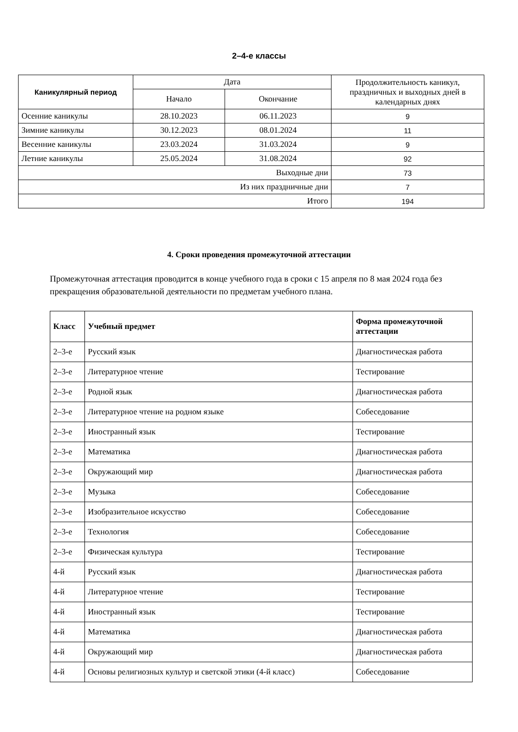2–4-е классы
| Каникулярный период | Дата | | Продолжительность каникул, праздничных и выходных дней в календарных днях |
| --- | --- | --- | --- |
| | Начало | Окончание | |
| Осенние каникулы | 28.10.2023 | 06.11.2023 | 9 |
| Зимние каникулы | 30.12.2023 | 08.01.2024 | 11 |
| Весенние каникулы | 23.03.2024 | 31.03.2024 | 9 |
| Летние каникулы | 25.05.2024 | 31.08.2024 | 92 |
| Выходные дни | | | 73 |
| Из них праздничные дни | | | 7 |
| Итого | | | 194 |
4. Сроки проведения промежуточной аттестации
Промежуточная аттестация проводится в конце учебного года в сроки с 15 апреля по 8 мая 2024 года без прекращения образовательной деятельности по предметам учебного плана.
| Класс | Учебный предмет | Форма промежуточной аттестации |
| --- | --- | --- |
| 2–3-е | Русский язык | Диагностическая работа |
| 2–3-е | Литературное чтение | Тестирование |
| 2–3-е | Родной язык | Диагностическая работа |
| 2–3-е | Литературное чтение на родном языке | Собеседование |
| 2–3-е | Иностранный язык | Тестирование |
| 2–3-е | Математика | Диагностическая работа |
| 2–3-е | Окружающий мир | Диагностическая работа |
| 2–3-е | Музыка | Собеседование |
| 2–3-е | Изобразительное искусство | Собеседование |
| 2–3-е | Технология | Собеседование |
| 2–3-е | Физическая культура | Тестирование |
| 4-й | Русский язык | Диагностическая работа |
| 4-й | Литературное чтение | Тестирование |
| 4-й | Иностранный язык | Тестирование |
| 4-й | Математика | Диагностическая работа |
| 4-й | Окружающий мир | Диагностическая работа |
| 4-й | Основы религиозных культур и светской этики (4-й класс) | Собеседование |